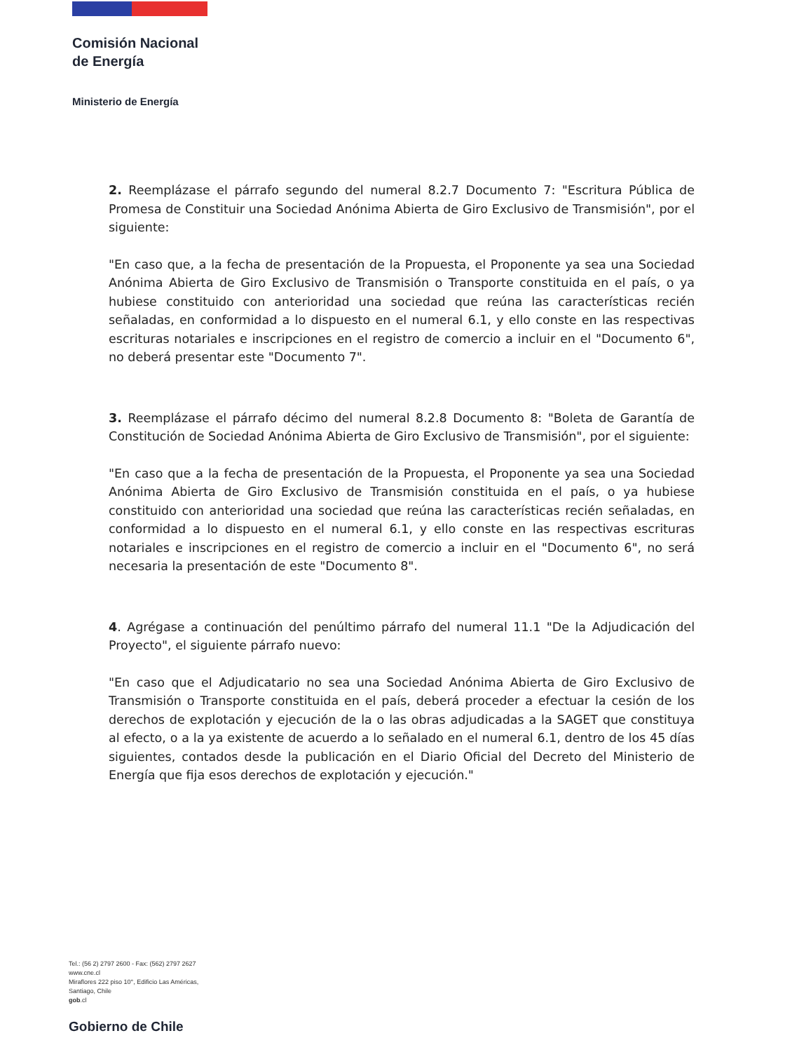Comisión Nacional
de Energía
Ministerio de Energía
2. Reemplázase el párrafo segundo del numeral 8.2.7 Documento 7: "Escritura Pública de Promesa de Constituir una Sociedad Anónima Abierta de Giro Exclusivo de Transmisión", por el siguiente:
"En caso que, a la fecha de presentación de la Propuesta, el Proponente ya sea una Sociedad Anónima Abierta de Giro Exclusivo de Transmisión o Transporte constituida en el país, o ya hubiese constituido con anterioridad una sociedad que reúna las características recién señaladas, en conformidad a lo dispuesto en el numeral 6.1, y ello conste en las respectivas escrituras notariales e inscripciones en el registro de comercio a incluir en el "Documento 6", no deberá presentar este "Documento 7".
3. Reemplázase el párrafo décimo del numeral 8.2.8 Documento 8: "Boleta de Garantía de Constitución de Sociedad Anónima Abierta de Giro Exclusivo de Transmisión", por el siguiente:
"En caso que a la fecha de presentación de la Propuesta, el Proponente ya sea una Sociedad Anónima Abierta de Giro Exclusivo de Transmisión constituida en el país, o ya hubiese constituido con anterioridad una sociedad que reúna las características recién señaladas, en conformidad a lo dispuesto en el numeral 6.1, y ello conste en las respectivas escrituras notariales e inscripciones en el registro de comercio a incluir en el "Documento 6", no será necesaria la presentación de este "Documento 8".
4. Agrégase a continuación del penúltimo párrafo del numeral 11.1 "De la Adjudicación del Proyecto", el siguiente párrafo nuevo:
"En caso que el Adjudicatario no sea una Sociedad Anónima Abierta de Giro Exclusivo de Transmisión o Transporte constituida en el país, deberá proceder a efectuar la cesión de los derechos de explotación y ejecución de la o las obras adjudicadas a la SAGET que constituya al efecto, o a la ya existente de acuerdo a lo señalado en el numeral 6.1, dentro de los 45 días siguientes, contados desde la publicación en el Diario Oficial del Decreto del Ministerio de Energía que fija esos derechos de explotación y ejecución."
Tel.: (56 2) 2797 2600 - Fax: (562) 2797 2627
www.cne.cl
Miraflores 222 piso 10°, Edificio Las Américas,
Santiago, Chile
gob.cl
Gobierno de Chile